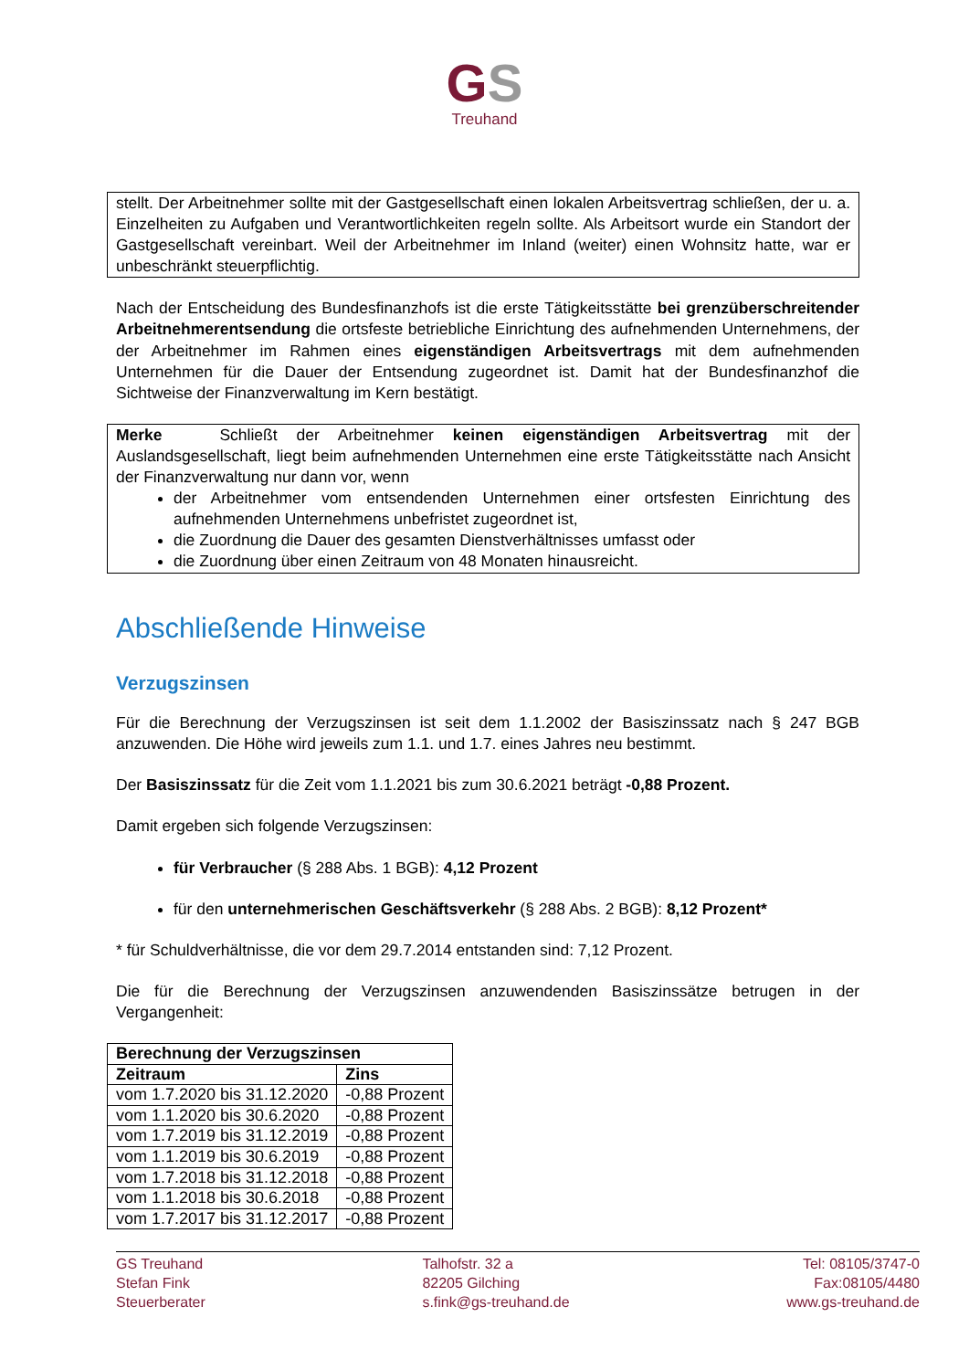GS
Treuhand
stellt. Der Arbeitnehmer sollte mit der Gastgesellschaft einen lokalen Arbeitsvertrag schließen, der u. a. Einzelheiten zu Aufgaben und Verantwortlichkeiten regeln sollte. Als Arbeitsort wurde ein Standort der Gastgesellschaft vereinbart. Weil der Arbeitnehmer im Inland (weiter) einen Wohnsitz hatte, war er unbeschränkt steuerpflichtig.
Nach der Entscheidung des Bundesfinanzhofs ist die erste Tätigkeitsstätte bei grenzüberschreitender Arbeitnehmerentsendung die ortsfeste betriebliche Einrichtung des aufnehmenden Unternehmens, der der Arbeitnehmer im Rahmen eines eigenständigen Arbeitsvertrags mit dem aufnehmenden Unternehmen für die Dauer der Entsendung zugeordnet ist. Damit hat der Bundesfinanzhof die Sichtweise der Finanzverwaltung im Kern bestätigt.
Merke Schließt der Arbeitnehmer keinen eigenständigen Arbeitsvertrag mit der Auslandsgesellschaft, liegt beim aufnehmenden Unternehmen eine erste Tätigkeitsstätte nach Ansicht der Finanzverwaltung nur dann vor, wenn
der Arbeitnehmer vom entsendenden Unternehmen einer ortsfesten Einrichtung des aufnehmenden Unternehmens unbefristet zugeordnet ist,
die Zuordnung die Dauer des gesamten Dienstverhältnisses umfasst oder
die Zuordnung über einen Zeitraum von 48 Monaten hinausreicht.
Abschließende Hinweise
Verzugszinsen
Für die Berechnung der Verzugszinsen ist seit dem 1.1.2002 der Basiszinssatz nach § 247 BGB anzuwenden. Die Höhe wird jeweils zum 1.1. und 1.7. eines Jahres neu bestimmt.
Der Basiszinssatz für die Zeit vom 1.1.2021 bis zum 30.6.2021 beträgt -0,88 Prozent.
Damit ergeben sich folgende Verzugszinsen:
für Verbraucher (§ 288 Abs. 1 BGB): 4,12 Prozent
für den unternehmerischen Geschäftsverkehr (§ 288 Abs. 2 BGB): 8,12 Prozent*
* für Schuldverhältnisse, die vor dem 29.7.2014 entstanden sind: 7,12 Prozent.
Die für die Berechnung der Verzugszinsen anzuwendenden Basiszinssätze betrugen in der Vergangenheit:
| Berechnung der Verzugszinsen | |
| --- | --- |
| Zeitraum | Zins |
| vom 1.7.2020 bis 31.12.2020 | -0,88 Prozent |
| vom 1.1.2020 bis 30.6.2020 | -0,88 Prozent |
| vom 1.7.2019 bis 31.12.2019 | -0,88 Prozent |
| vom 1.1.2019 bis 30.6.2019 | -0,88 Prozent |
| vom 1.7.2018 bis 31.12.2018 | -0,88 Prozent |
| vom 1.1.2018 bis 30.6.2018 | -0,88 Prozent |
| vom 1.7.2017 bis 31.12.2017 | -0,88 Prozent |
GS Treuhand
Stefan Fink
Steuerberater
Talhofstr. 32 a
82205 Gilching
s.fink@gs-treuhand.de
Tel: 08105/3747-0
Fax:08105/4480
www.gs-treuhand.de